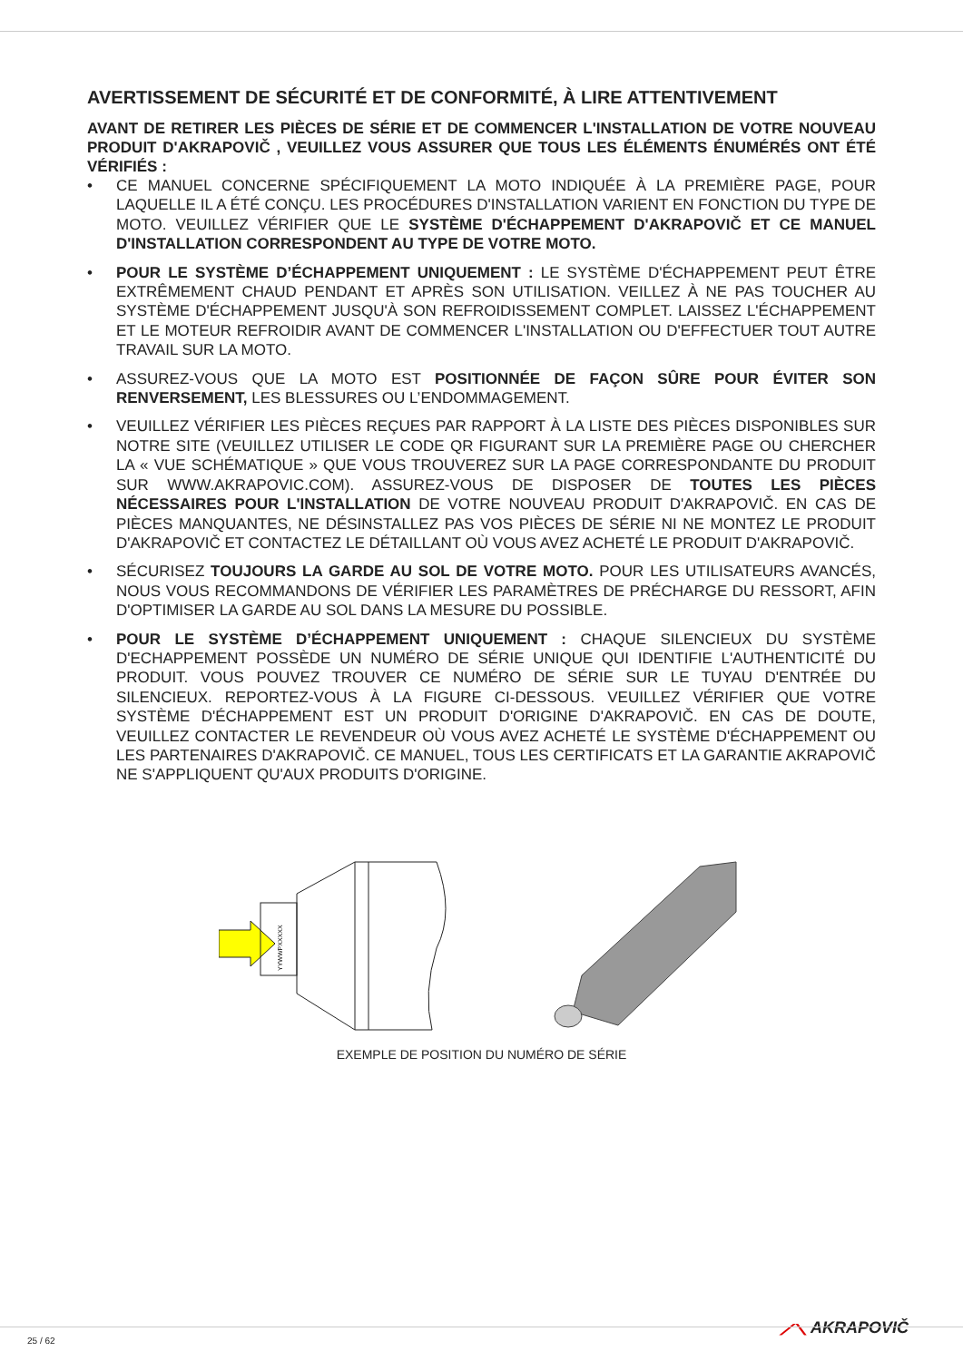AVERTISSEMENT DE SÉCURITÉ ET DE CONFORMITÉ, À LIRE ATTENTIVEMENT
AVANT DE RETIRER LES PIÈCES DE SÉRIE ET DE COMMENCER L'INSTALLATION DE VOTRE NOUVEAU PRODUIT D'AKRAPOVIČ , VEUILLEZ VOUS ASSURER QUE TOUS LES ÉLÉMENTS ÉNUMÉRÉS ONT ÉTÉ VÉRIFIÉS :
• CE MANUEL CONCERNE SPÉCIFIQUEMENT LA MOTO INDIQUÉE À LA PREMIÈRE PAGE, POUR LAQUELLE IL A ÉTÉ CONÇU. LES PROCÉDURES D'INSTALLATION VARIENT EN FONCTION DU TYPE DE MOTO. VEUILLEZ VÉRIFIER QUE LE SYSTÈME D'ÉCHAPPEMENT D'AKRAPOVIČ ET CE MANUEL D'INSTALLATION CORRESPONDENT AU TYPE DE VOTRE MOTO.
• POUR LE SYSTÈME D’ÉCHAPPEMENT UNIQUEMENT : LE SYSTÈME D'ÉCHAPPEMENT PEUT ÊTRE EXTRÊMEMENT CHAUD PENDANT ET APRÈS SON UTILISATION. VEILLEZ À NE PAS TOUCHER AU SYSTÈME D'ÉCHAPPEMENT JUSQU'À SON REFROIDISSEMENT COMPLET. LAISSEZ L'ÉCHAPPEMENT ET LE MOTEUR REFROIDIR AVANT DE COMMENCER L'INSTALLATION OU D'EFFECTUER TOUT AUTRE TRAVAIL SUR LA MOTO.
• ASSUREZ-VOUS QUE LA MOTO EST POSITIONNÉE DE FAÇON SÛRE POUR ÉVITER SON RENVERSEMENT, LES BLESSURES OU L’ENDOMMAGEMENT.
• VEUILLEZ VÉRIFIER LES PIÈCES REÇUES PAR RAPPORT À LA LISTE DES PIÈCES DISPONIBLES SUR NOTRE SITE (VEUILLEZ UTILISER LE CODE QR FIGURANT SUR LA PREMIÈRE PAGE OU CHERCHER LA « VUE SCHÉMATIQUE » QUE VOUS TROUVEREZ SUR LA PAGE CORRESPONDANTE DU PRODUIT SUR WWW.AKRAPOVIC.COM). ASSUREZ-VOUS DE DISPOSER DE TOUTES LES PIÈCES NÉCESSAIRES POUR L'INSTALLATION DE VOTRE NOUVEAU PRODUIT D'AKRAPOVIČ. EN CAS DE PIÈCES MANQUANTES, NE DÉSINSTALLEZ PAS VOS PIÈCES DE SÉRIE NI NE MONTEZ LE PRODUIT D'AKRAPOVIČ ET CONTACTEZ LE DÉTAILLANT OÙ VOUS AVEZ ACHETÉ LE PRODUIT D'AKRAPOVIČ.
• SÉCURISEZ TOUJOURS LA GARDE AU SOL DE VOTRE MOTO. POUR LES UTILISATEURS AVANCÉS, NOUS VOUS RECOMMANDONS DE VÉRIFIER LES PARAMÈTRES DE PRÉCHARGE DU RESSORT, AFIN D'OPTIMISER LA GARDE AU SOL DANS LA MESURE DU POSSIBLE.
• POUR LE SYSTÈME D’ÉCHAPPEMENT UNIQUEMENT : CHAQUE SILENCIEUX DU SYSTÈME D'ECHAPPEMENT POSSÈDE UN NUMÉRO DE SÉRIE UNIQUE QUI IDENTIFIE L'AUTHENTICITÉ DU PRODUIT. VOUS POUVEZ TROUVER CE NUMÉRO DE SÉRIE SUR LE TUYAU D'ENTRÉE DU SILENCIEUX. REPORTEZ-VOUS À LA FIGURE CI-DESSOUS. VEUILLEZ VÉRIFIER QUE VOTRE SYSTÈME D'ÉCHAPPEMENT EST UN PRODUIT D'ORIGINE D'AKRAPOVIČ. EN CAS DE DOUTE, VEUILLEZ CONTACTER LE REVENDEUR OÙ VOUS AVEZ ACHETÉ LE SYSTÈME D'ÉCHAPPEMENT OU LES PARTENAIRES D'AKRAPOVIČ. CE MANUEL, TOUS LES CERTIFICATS ET LA GARANTIE AKRAPOVIČ NE S'APPLIQUENT QU'AUX PRODUITS D'ORIGINE.
YYWWPXXXXX
EXEMPLE DE POSITION DU NUMÉRO DE SÉRIE
⟋⟍ AKRAPOVIČ
25 / 62